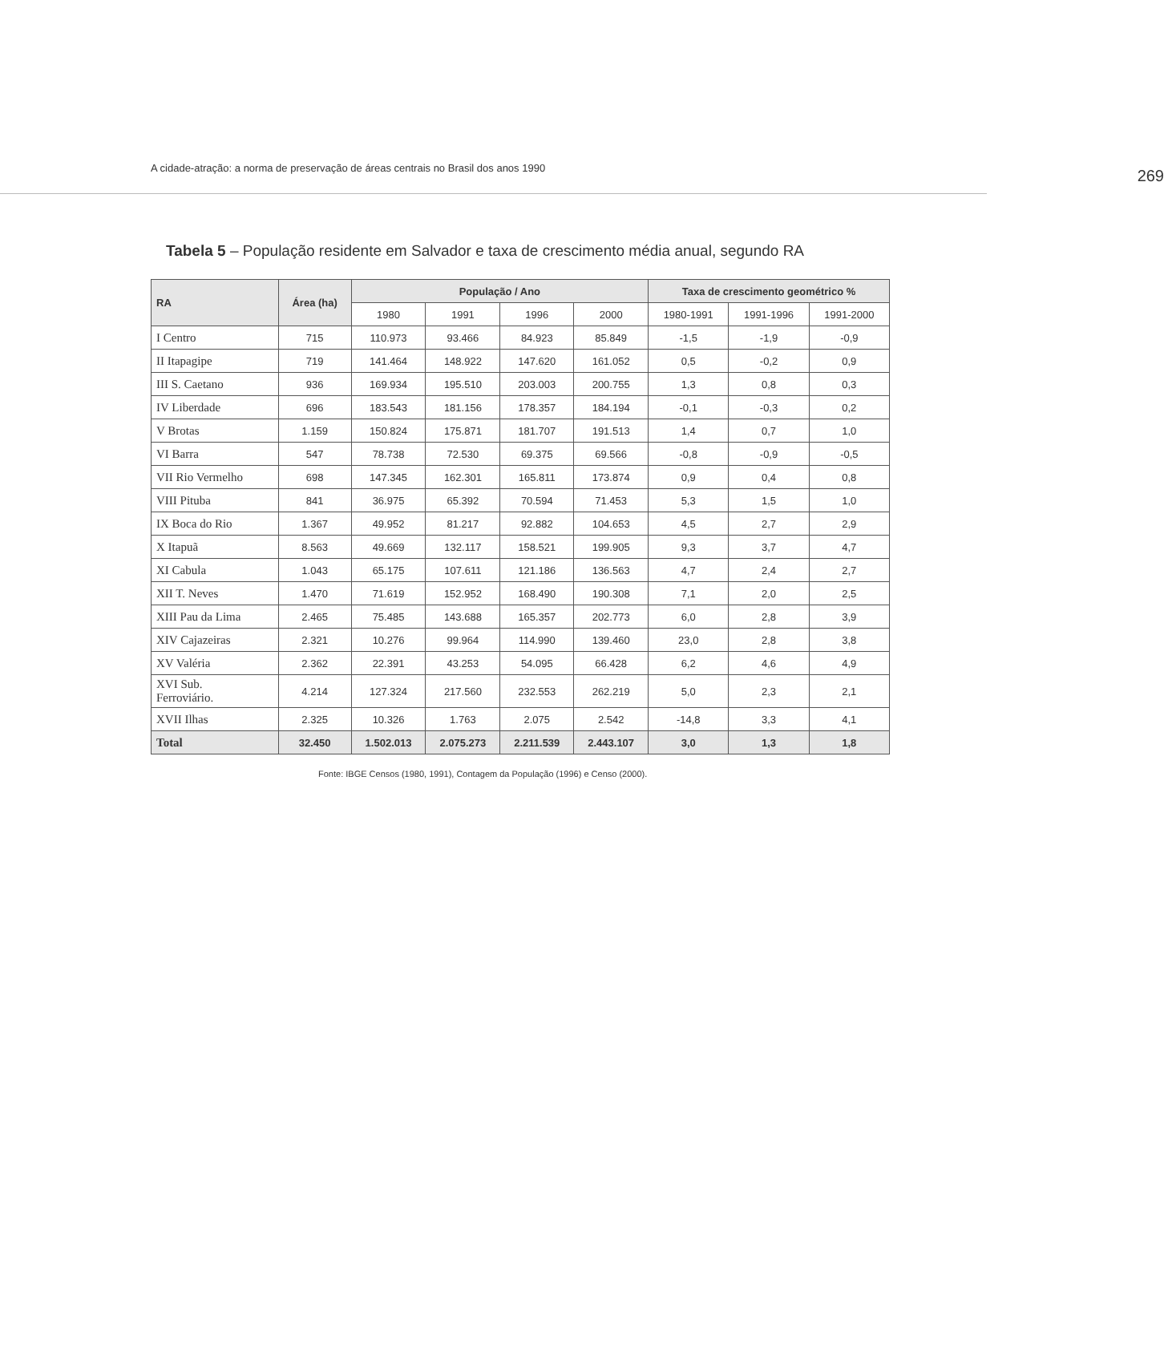A cidade-atração: a norma de preservação de áreas centrais no Brasil dos anos 1990
269
Tabela 5 – População residente em Salvador e taxa de crescimento média anual, segundo RA
| RA | Área (ha) | População / Ano | | | | Taxa de crescimento geométrico % | | |
| --- | --- | --- | --- | --- | --- | --- | --- | --- |
| | | 1980 | 1991 | 1996 | 2000 | 1980-1991 | 1991-1996 | 1991-2000 |
| I Centro | 715 | 110.973 | 93.466 | 84.923 | 85.849 | -1,5 | -1,9 | -0,9 |
| II Itapagipe | 719 | 141.464 | 148.922 | 147.620 | 161.052 | 0,5 | -0,2 | 0,9 |
| III S. Caetano | 936 | 169.934 | 195.510 | 203.003 | 200.755 | 1,3 | 0,8 | 0,3 |
| IV Liberdade | 696 | 183.543 | 181.156 | 178.357 | 184.194 | -0,1 | -0,3 | 0,2 |
| V Brotas | 1.159 | 150.824 | 175.871 | 181.707 | 191.513 | 1,4 | 0,7 | 1,0 |
| VI Barra | 547 | 78.738 | 72.530 | 69.375 | 69.566 | -0,8 | -0,9 | -0,5 |
| VII Rio Vermelho | 698 | 147.345 | 162.301 | 165.811 | 173.874 | 0,9 | 0,4 | 0,8 |
| VIII Pituba | 841 | 36.975 | 65.392 | 70.594 | 71.453 | 5,3 | 1,5 | 1,0 |
| IX Boca do Rio | 1.367 | 49.952 | 81.217 | 92.882 | 104.653 | 4,5 | 2,7 | 2,9 |
| X Itapuã | 8.563 | 49.669 | 132.117 | 158.521 | 199.905 | 9,3 | 3,7 | 4,7 |
| XI Cabula | 1.043 | 65.175 | 107.611 | 121.186 | 136.563 | 4,7 | 2,4 | 2,7 |
| XII T. Neves | 1.470 | 71.619 | 152.952 | 168.490 | 190.308 | 7,1 | 2,0 | 2,5 |
| XIII Pau da Lima | 2.465 | 75.485 | 143.688 | 165.357 | 202.773 | 6,0 | 2,8 | 3,9 |
| XIV Cajazeiras | 2.321 | 10.276 | 99.964 | 114.990 | 139.460 | 23,0 | 2,8 | 3,8 |
| XV Valéria | 2.362 | 22.391 | 43.253 | 54.095 | 66.428 | 6,2 | 4,6 | 4,9 |
| XVI Sub. Ferroviário. | 4.214 | 127.324 | 217.560 | 232.553 | 262.219 | 5,0 | 2,3 | 2,1 |
| XVII Ilhas | 2.325 | 10.326 | 1.763 | 2.075 | 2.542 | -14,8 | 3,3 | 4,1 |
| Total | 32.450 | 1.502.013 | 2.075.273 | 2.211.539 | 2.443.107 | 3,0 | 1,3 | 1,8 |
Fonte: IBGE Censos (1980, 1991), Contagem da População (1996) e Censo (2000).